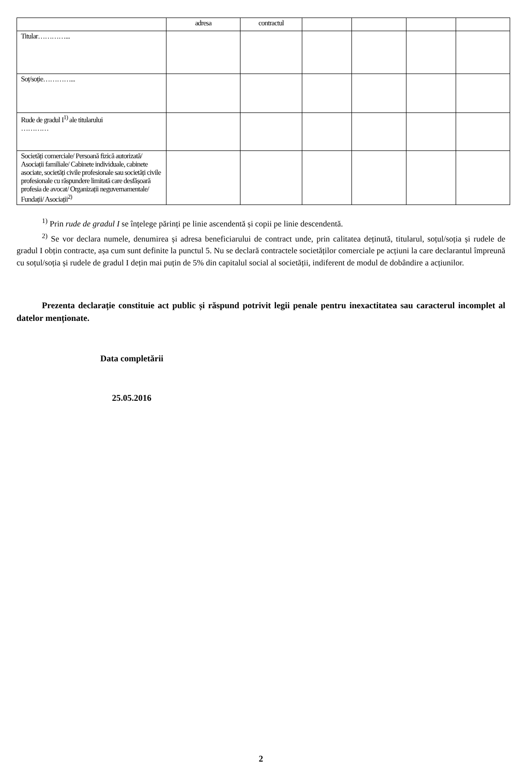| | adresa | contractul | | | | |
| --- | --- | --- | --- | --- | --- | --- |
| Titular…………... | | | | | | |
| Soț/soție…………... | | | | | | |
| Rude de gradul I<sup>1)</sup> ale titularului ………… | | | | | | |
| Societăți comerciale/ Persoană fizică autorizată/ Asociații familiale/ Cabinete individuale, cabinete asociate, societăți civile profesionale sau societăți civile profesionale cu răspundere limitată care desfășoară profesia de avocat/ Organizații neguvernamentale/ Fundații/ Asociații<sup>2)</sup> | | | | | | |
<sup>1)</sup> Prin rude de gradul I se înțelege părinți pe linie ascendentă și copii pe linie descendentă.
<sup>2)</sup> Se vor declara numele, denumirea și adresa beneficiarului de contract unde, prin calitatea deținută, titularul, soțul/soția și rudele de gradul I obțin contracte, așa cum sunt definite la punctul 5. Nu se declară contractele societăților comerciale pe acțiuni la care declarantul împreună cu soțul/soția și rudele de gradul I dețin mai puțin de 5% din capitalul social al societății, indiferent de modul de dobândire a acțiunilor.
Prezenta declarație constituie act public și răspund potrivit legii penale pentru inexactitatea sau caracterul incomplet al datelor menționate.
Data completării
25.05.2016
2